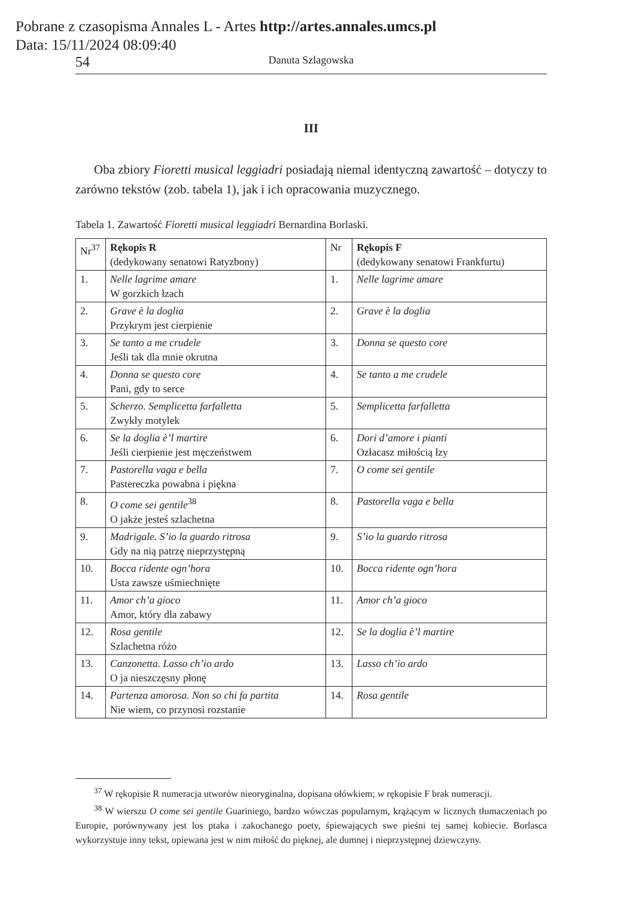Pobrane z czasopisma Annales L - Artes http://artes.annales.umcs.pl
Data: 15/11/2024 08:09:40
54 Danuta Szlagowska
III
Oba zbiory Fioretti musical leggiadri posiadają niemal identyczną zawartość – dotyczy to zarówno tekstów (zob. tabela 1), jak i ich opracowania muzycznego.
Tabela 1. Zawartość Fioretti musical leggiadri Bernardina Borlaski.
| Nr<sup>37</sup> | Rękopis R (dedykowany senatowi Ratyzbony) | Nr | Rękopis F (dedykowany senatowi Frankfurtu) |
| 1. | Nelle lagrime amare W gorzkich łzach | 1. | Nelle lagrime amare |
| 2. | Grave è la doglia Przykrym jest cierpienie | 2. | Grave è la doglia |
| 3. | Se tanto a me crudele Jeśli tak dla mnie okrutna | 3. | Donna se questo core |
| 4. | Donna se questo core Pani, gdy to serce | 4. | Se tanto a me crudele |
| 5. | Scherzo. Semplicetta farfalletta Zwykły motylek | 5. | Semplicetta farfalletta |
| 6. | Se la doglia è’l martire Jeśli cierpienie jest męczeństwem | 6. | Dori d’amore i pianti Ozłacasz miłością łzy |
| 7. | Pastorella vaga e bella Pastereczka powabna i piękna | 7. | O come sei gentile |
| 8. | O come sei gentile<sup>38</sup> O jakże jesteś szlachetna | 8. | Pastorella vaga e bella |
| 9. | Madrigale. S’io la guardo ritrosa Gdy na nią patrzę nieprzystępną | 9. | S’io la guardo ritrosa |
| 10. | Bocca ridente ogn’hora Usta zawsze uśmiechnięte | 10. | Bocca ridente ogn’hora |
| 11. | Amor ch’a gioco Amor, który dla zabawy | 11. | Amor ch’a gioco |
| 12. | Rosa gentile Szlachetna różo | 12. | Se la doglia è’l martire |
| 13. | Canzonetta. Lasso ch’io ardo O ja nieszczęsny płonę | 13. | Lasso ch’io ardo |
| 14. | Partenza amorosa. Non so chi fa partita Nie wiem, co przynosi rozstanie | 14. | Rosa gentile |
<sup>37</sup> W rękopisie R numeracja utworów nieoryginalna, dopisana ołówkiem; w rękopisie F brak numeracji.
<sup>38</sup> W wierszu O come sei gentile Guariniego, bardzo wówczas popularnym, krążącym w licznych tłumaczeniach po Europie, porównywany jest los ptaka i zakochanego poety, śpiewających swe pieśni tej samej kobiecie. Borlasca wykorzystuje inny tekst, opiewana jest w nim miłość do pięknej, ale dumnej i nieprzystępnej dziewczyny.